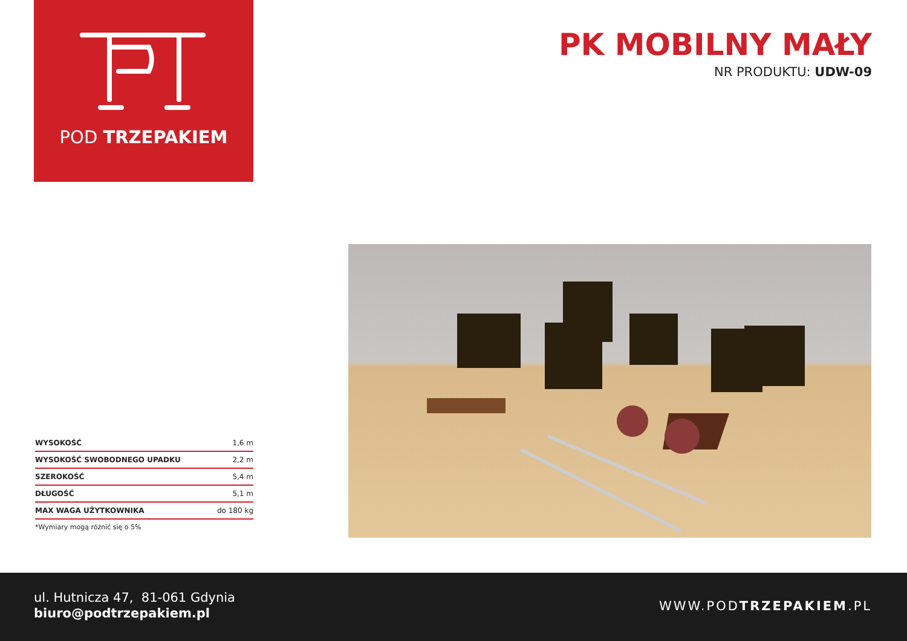POD TRZEPAKIEM
PK MOBILNY MAŁY
NR PRODUKTU: UDW-09
| WYSOKOŚĆ | 1,6 m |
| WYSOKOŚĆ SWOBODNEGO UPADKU | 2,2 m |
| SZEROKOŚĆ | 5,4 m |
| DŁUGOŚĆ | 5,1 m |
| MAX WAGA UŻYTKOWNIKA | do 180 kg |
*Wymiary mogą różnić się o 5%
ul. Hutnicza 47, 81-061 Gdynia
biuro@podtrzepakiem.pl
WWW.PODTRZEPAKIEM.PL